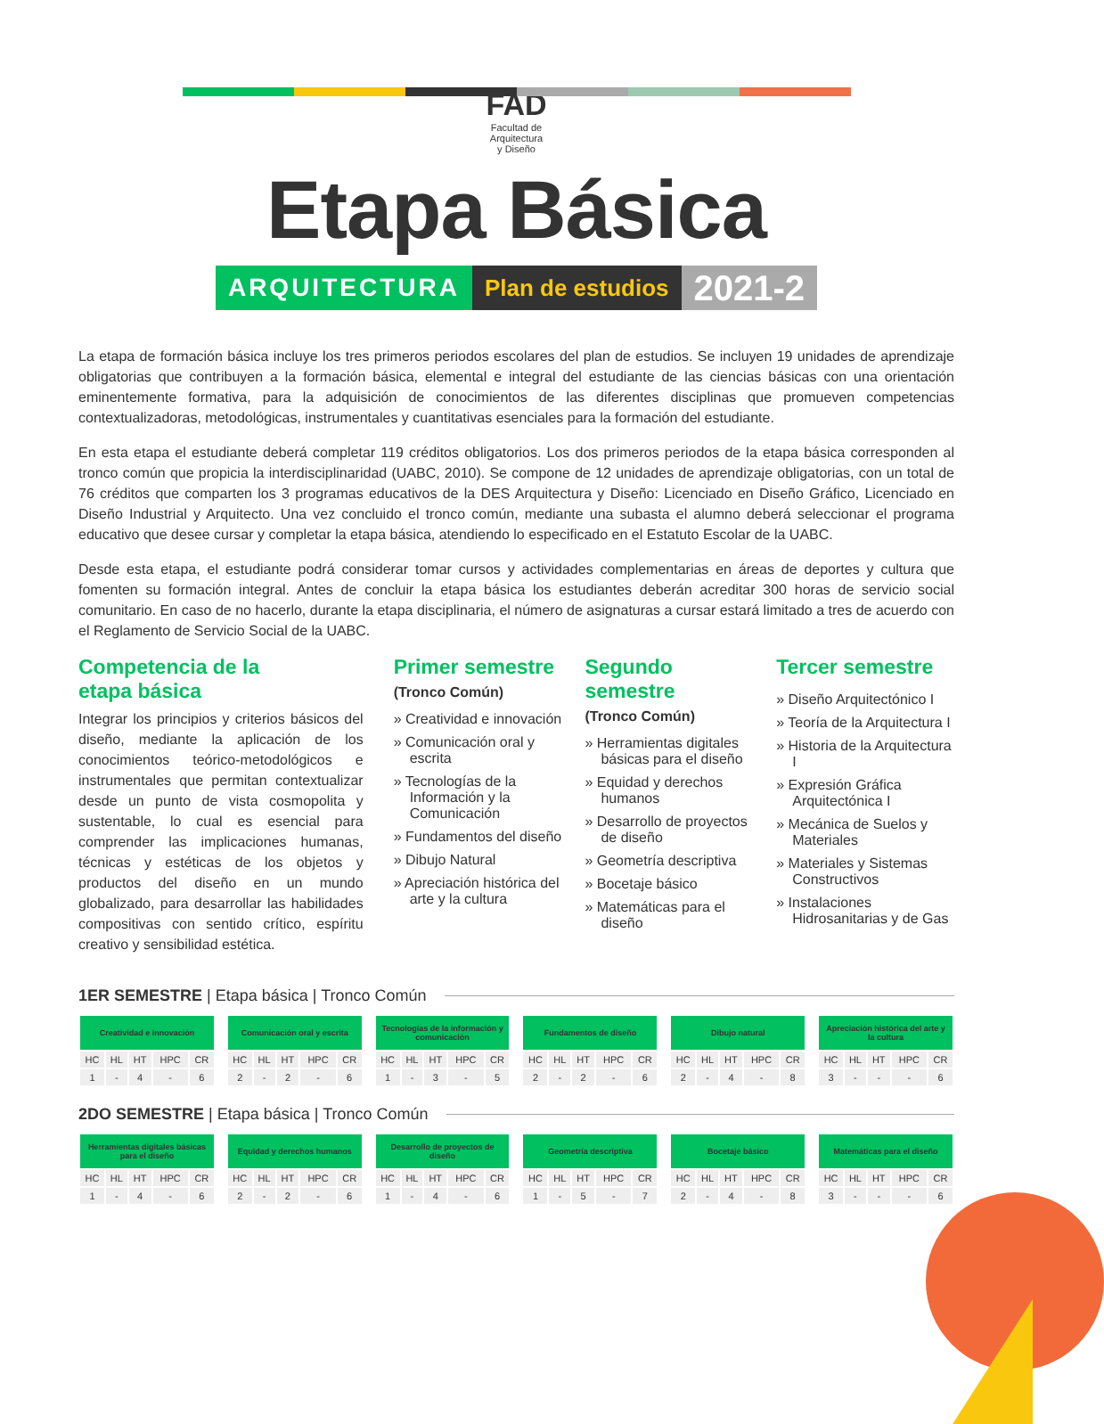FAD
Facultad de
Arquitectura
y Diseño
Etapa Básica
ARQUITECTURA Plan de estudios 2021-2
La etapa de formación básica incluye los tres primeros periodos escolares del plan de estudios. Se incluyen 19 unidades de aprendizaje obligatorias que contribuyen a la formación básica, elemental e integral del estudiante de las ciencias básicas con una orientación eminentemente formativa, para la adquisición de conocimientos de las diferentes disciplinas que promueven competencias contextualizadoras, metodológicas, instrumentales y cuantitativas esenciales para la formación del estudiante.
En esta etapa el estudiante deberá completar 119 créditos obligatorios. Los dos primeros periodos de la etapa básica corresponden al tronco común que propicia la interdisciplinaridad (UABC, 2010). Se compone de 12 unidades de aprendizaje obligatorias, con un total de 76 créditos que comparten los 3 programas educativos de la DES Arquitectura y Diseño: Licenciado en Diseño Gráfico, Licenciado en Diseño Industrial y Arquitecto. Una vez concluido el tronco común, mediante una subasta el alumno deberá seleccionar el programa educativo que desee cursar y completar la etapa básica, atendiendo lo especificado en el Estatuto Escolar de la UABC.
Desde esta etapa, el estudiante podrá considerar tomar cursos y actividades complementarias en áreas de deportes y cultura que fomenten su formación integral. Antes de concluir la etapa básica los estudiantes deberán acreditar 300 horas de servicio social comunitario. En caso de no hacerlo, durante la etapa disciplinaria, el número de asignaturas a cursar estará limitado a tres de acuerdo con el Reglamento de Servicio Social de la UABC.
Competencia de la
etapa básica
Integrar los principios y criterios básicos del diseño, mediante la aplicación de los conocimientos teórico-metodológicos e instrumentales que permitan contextualizar desde un punto de vista cosmopolita y sustentable, lo cual es esencial para comprender las implicaciones humanas, técnicas y estéticas de los objetos y productos del diseño en un mundo globalizado, para desarrollar las habilidades compositivas con sentido crítico, espíritu creativo y sensibilidad estética.
Primer semestre
(Tronco Común)
» Creatividad e innovación
» Comunicación oral y escrita
» Tecnologías de la Información y la Comunicación
» Fundamentos del diseño
» Dibujo Natural
» Apreciación histórica del arte y la cultura
Segundo semestre
(Tronco Común)
» Herramientas digitales básicas para el diseño
» Equidad y derechos humanos
» Desarrollo de proyectos de diseño
» Geometría descriptiva
» Bocetaje básico
» Matemáticas para el diseño
Tercer semestre
» Diseño Arquitectónico I
» Teoría de la Arquitectura I
» Historia de la Arquitectura I
» Expresión Gráfica Arquitectónica I
» Mecánica de Suelos y Materiales
» Materiales y Sistemas Constructivos
» Instalaciones Hidrosanitarias y de Gas
1ER SEMESTRE | Etapa básica | Tronco Común
| Creatividad e innovación | | | | |
| --- | --- | --- | --- | --- |
| HC | HL | HT | HPC | CR |
| 1 | - | 4 | - | 6 |
| Comunicación oral y escrita | | | | |
| --- | --- | --- | --- | --- |
| HC | HL | HT | HPC | CR |
| 2 | - | 2 | - | 6 |
| Tecnologías de la información y comunicación | | | | |
| --- | --- | --- | --- | --- |
| HC | HL | HT | HPC | CR |
| 1 | - | 3 | - | 5 |
| Fundamentos de diseño | | | | |
| --- | --- | --- | --- | --- |
| HC | HL | HT | HPC | CR |
| 2 | - | 2 | - | 6 |
| Dibujo natural | | | | |
| --- | --- | --- | --- | --- |
| HC | HL | HT | HPC | CR |
| 2 | - | 4 | - | 8 |
| Apreciación histórica del arte y la cultura | | | | |
| --- | --- | --- | --- | --- |
| HC | HL | HT | HPC | CR |
| 3 | - | - | - | 6 |
2DO SEMESTRE | Etapa básica | Tronco Común
| Herramientas digitales básicas para el diseño | | | | |
| --- | --- | --- | --- | --- |
| HC | HL | HT | HPC | CR |
| 1 | - | 4 | - | 6 |
| Equidad y derechos humanos | | | | |
| --- | --- | --- | --- | --- |
| HC | HL | HT | HPC | CR |
| 2 | - | 2 | - | 6 |
| Desarrollo de proyectos de diseño | | | | |
| --- | --- | --- | --- | --- |
| HC | HL | HT | HPC | CR |
| 1 | - | 4 | - | 6 |
| Geometría descriptiva | | | | |
| --- | --- | --- | --- | --- |
| HC | HL | HT | HPC | CR |
| 1 | - | 5 | - | 7 |
| Bocetaje básico | | | | |
| --- | --- | --- | --- | --- |
| HC | HL | HT | HPC | CR |
| 2 | - | 4 | - | 8 |
| Matemáticas para el diseño | | | | |
| --- | --- | --- | --- | --- |
| HC | HL | HT | HPC | CR |
| 3 | - | - | - | 6 |